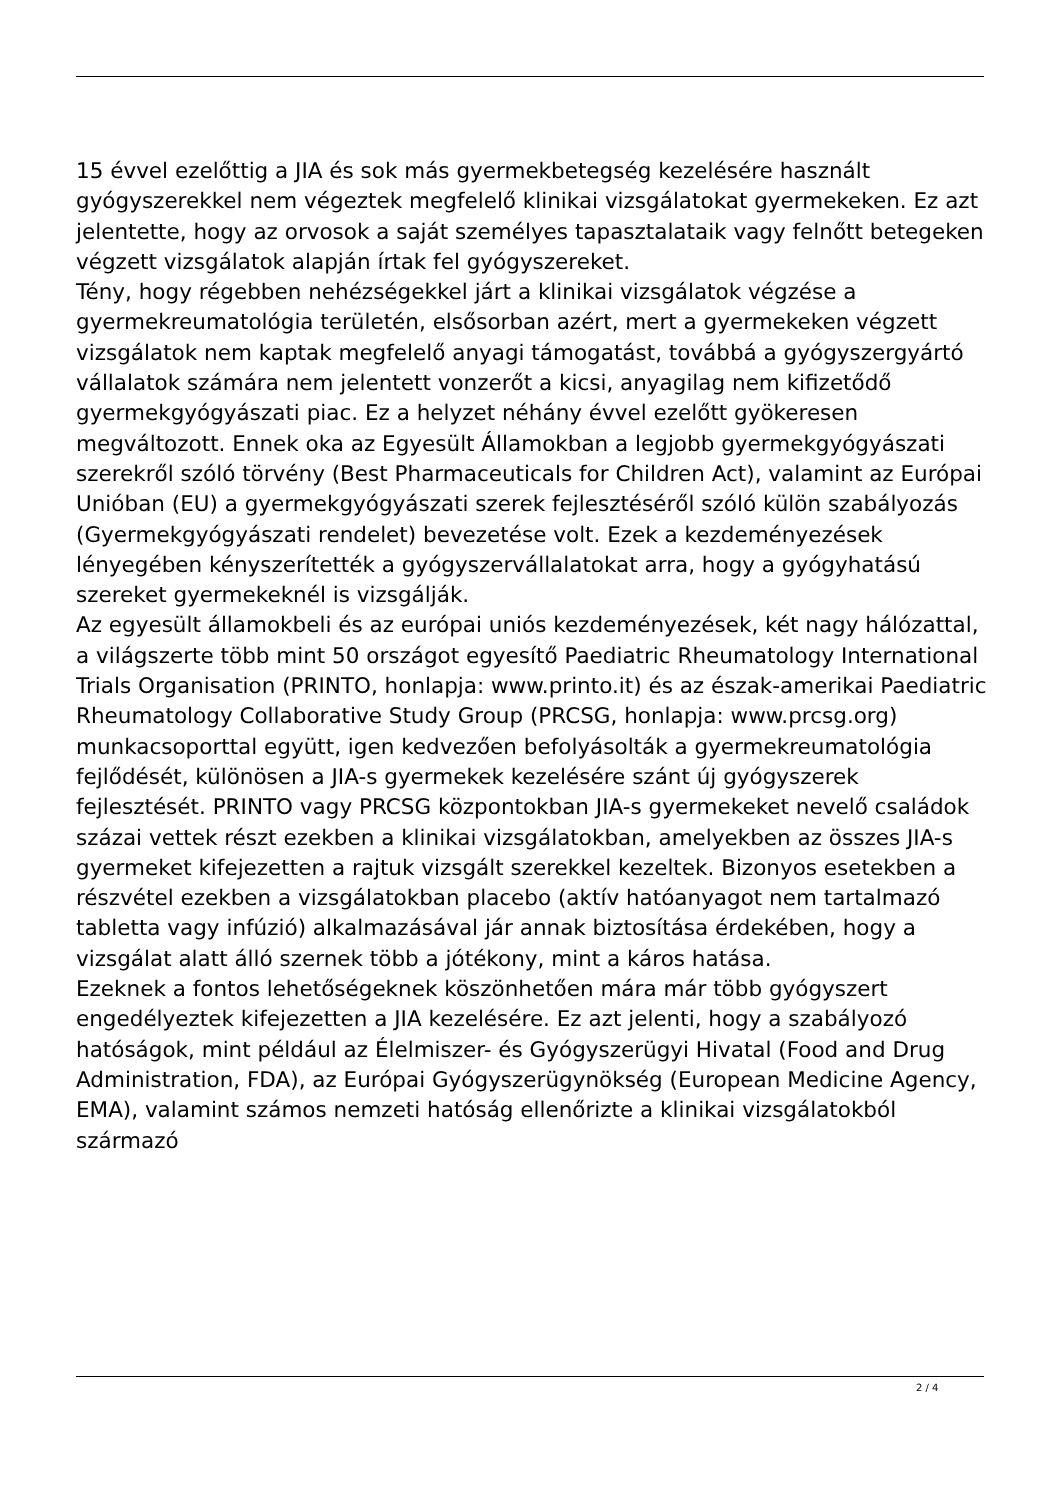15 évvel ezelőttig a JIA és sok más gyermekbetegség kezelésére használt gyógyszerekkel nem végeztek megfelelő klinikai vizsgálatokat gyermekeken. Ez azt jelentette, hogy az orvosok a saját személyes tapasztalataik vagy felnőtt betegeken végzett vizsgálatok alapján írtak fel gyógyszereket.
Tény, hogy régebben nehézségekkel járt a klinikai vizsgálatok végzése a gyermekreumatológia területén, elsősorban azért, mert a gyermekeken végzett vizsgálatok nem kaptak megfelelő anyagi támogatást, továbbá a gyógyszergyártó vállalatok számára nem jelentett vonzerőt a kicsi, anyagilag nem kifizetődő gyermekgyógyászati piac. Ez a helyzet néhány évvel ezelőtt gyökeresen megváltozott. Ennek oka az Egyesült Államokban a legjobb gyermekgyógyászati szerekről szóló törvény (Best Pharmaceuticals for Children Act), valamint az Európai Unióban (EU) a gyermekgyógyászati szerek fejlesztéséről szóló külön szabályozás (Gyermekgyógyászati rendelet) bevezetése volt. Ezek a kezdeményezések lényegében kényszerítették a gyógyszervállalatokat arra, hogy a gyógyhatású szereket gyermekeknél is vizsgálják.
Az egyesült államokbeli és az európai uniós kezdeményezések, két nagy hálózattal, a világszerte több mint 50 országot egyesítő Paediatric Rheumatology International Trials Organisation (PRINTO, honlapja: www.printo.it) és az észak-amerikai Paediatric Rheumatology Collaborative Study Group (PRCSG, honlapja: www.prcsg.org) munkacsoporttal együtt, igen kedvezően befolyásolták a gyermekreumatológia fejlődését, különösen a JIA-s gyermekek kezelésére szánt új gyógyszerek fejlesztését. PRINTO vagy PRCSG központokban JIA-s gyermekeket nevelő családok százai vettek részt ezekben a klinikai vizsgálatokban, amelyekben az összes JIA-s gyermeket kifejezetten a rajtuk vizsgált szerekkel kezeltek. Bizonyos esetekben a részvétel ezekben a vizsgálatokban placebo (aktív hatóanyagot nem tartalmazó tabletta vagy infúzió) alkalmazásával jár annak biztosítása érdekében, hogy a vizsgálat alatt álló szernek több a jótékony, mint a káros hatása.
Ezeknek a fontos lehetőségeknek köszönhetően mára már több gyógyszert engedélyeztek kifejezetten a JIA kezelésére. Ez azt jelenti, hogy a szabályozó hatóságok, mint például az Élelmiszer- és Gyógyszerügyi Hivatal (Food and Drug Administration, FDA), az Európai Gyógyszerügynökség (European Medicine Agency, EMA), valamint számos nemzeti hatóság ellenőrizte a klinikai vizsgálatokból származó
2 / 4